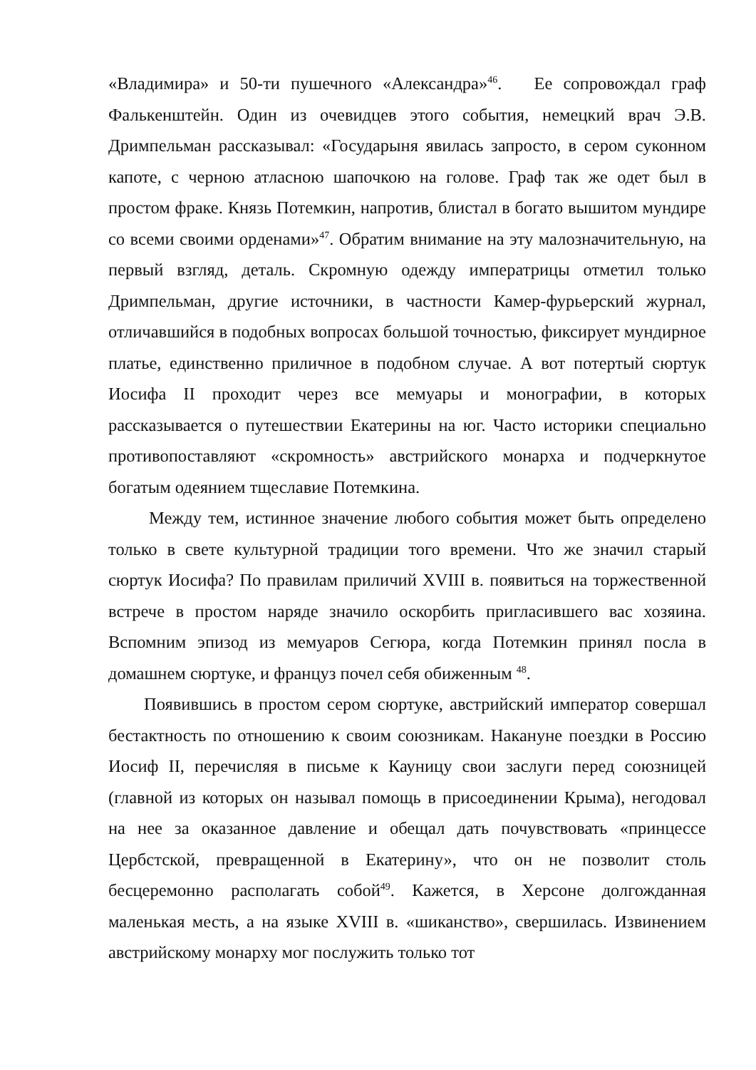«Владимира» и 50-ти пушечного «Александра»<sup>46</sup>. Ее сопровождал граф Фалькенштейн. Один из очевидцев этого события, немецкий врач Э.В. Дримпельман рассказывал: «Государыня явилась запросто, в сером суконном капоте, с черною атласною шапочкою на голове. Граф так же одет был в простом фраке. Князь Потемкин, напротив, блистал в богато вышитом мундире со всеми своими орденами»<sup>47</sup>. Обратим внимание на эту малозначительную, на первый взгляд, деталь. Скромную одежду императрицы отметил только Дримпельман, другие источники, в частности Камер-фурьерский журнал, отличавшийся в подобных вопросах большой точностью, фиксирует мундирное платье, единственно приличное в подобном случае. А вот потертый сюртук Иосифа II проходит через все мемуары и монографии, в которых рассказывается о путешествии Екатерины на юг. Часто историки специально противопоставляют «скромность» австрийского монарха и подчеркнутое богатым одеянием тщеславие Потемкина.
Между тем, истинное значение любого события может быть определено только в свете культурной традиции того времени. Что же значил старый сюртук Иосифа? По правилам приличий XVIII в. появиться на торжественной встрече в простом наряде значило оскорбить пригласившего вас хозяина. Вспомним эпизод из мемуаров Сегюра, когда Потемкин принял посла в домашнем сюртуке, и француз почел себя обиженным <sup>48</sup>.
Появившись в простом сером сюртуке, австрийский император совершал бестактность по отношению к своим союзникам. Накануне поездки в Россию Иосиф II, перечисляя в письме к Кауницу свои заслуги перед союзницей (главной из которых он называл помощь в присоединении Крыма), негодовал на нее за оказанное давление и обещал дать почувствовать «принцессе Цербстской, превращенной в Екатерину», что он не позволит столь бесцеремонно располагать собой<sup>49</sup>. Кажется, в Херсоне долгожданная маленькая месть, а на языке XVIII в. «шиканство», свершилась. Извинением австрийскому монарху мог послужить только тот